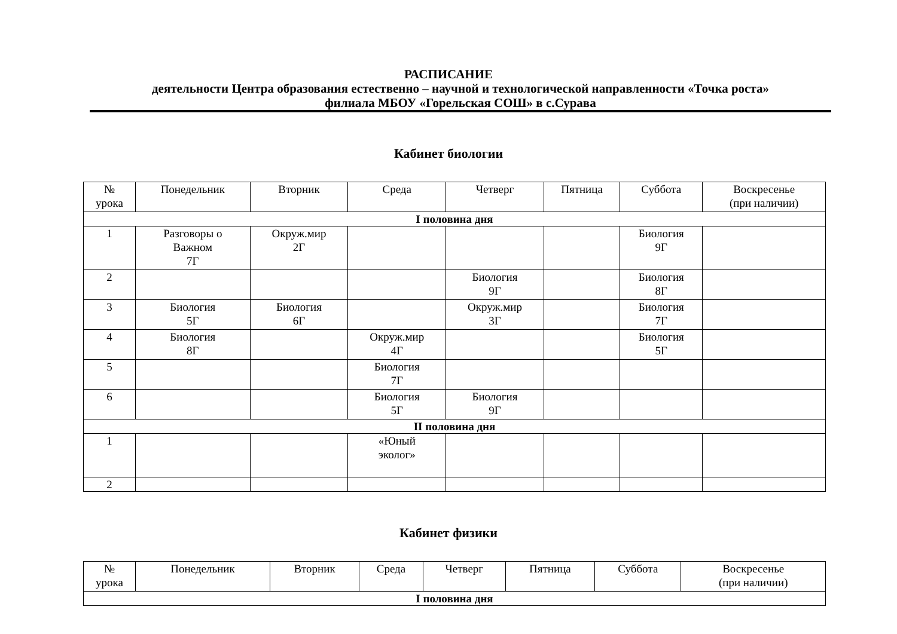РАСПИСАНИЕ
деятельности Центра образования естественно – научной и технологической направленности «Точка роста»
филиала МБОУ «Горельская СОШ» в с.Сурава
Кабинет биологии
| № урока | Понедельник | Вторник | Среда | Четверг | Пятница | Суббота | Воскресенье (при наличии) |
| --- | --- | --- | --- | --- | --- | --- | --- |
| I половина дня | | | | | | | |
| 1 | Разговоры о Важном 7Г | Окруж.мир 2Г | | | | Биология 9Г | |
| 2 | | | | Биология 9Г | | Биология 8Г | |
| 3 | Биология 5Г | Биология 6Г | | Окруж.мир 3Г | | Биология 7Г | |
| 4 | Биология 8Г | | Окруж.мир 4Г | | | Биология 5Г | |
| 5 | | | Биология 7Г | | | | |
| 6 | | | Биология 5Г | Биология 9Г | | | |
| II половина дня | | | | | | | |
| 1 | | | «Юный эколог» | | | | |
| 2 | | | | | | | |
Кабинет физики
| № урока | Понедельник | Вторник | Среда | Четверг | Пятница | Суббота | Воскресенье (при наличии) |
| --- | --- | --- | --- | --- | --- | --- | --- |
| I половина дня | | | | | | | |